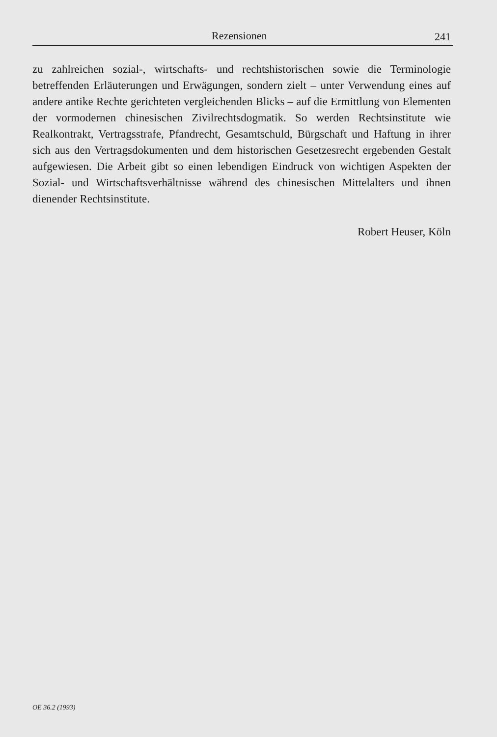Rezensionen 241
zu zahlreichen sozial-, wirtschafts- und rechtshistorischen sowie die Terminologie betreffenden Erläuterungen und Erwägungen, sondern zielt – unter Verwendung eines auf andere antike Rechte gerichteten vergleichenden Blicks – auf die Ermittlung von Elementen der vormodernen chinesischen Zivilrechtsdogmatik. So werden Rechtsinstitute wie Realkontrakt, Vertragsstrafe, Pfandrecht, Gesamtschuld, Bürgschaft und Haftung in ihrer sich aus den Vertragsdokumenten und dem historischen Gesetzesrecht ergebenden Gestalt aufgewiesen. Die Arbeit gibt so einen lebendigen Eindruck von wichtigen Aspekten der Sozial- und Wirtschaftsverhältnisse während des chinesischen Mittelalters und ihnen dienender Rechtsinstitute.
Robert Heuser, Köln
OE 36.2 (1993)